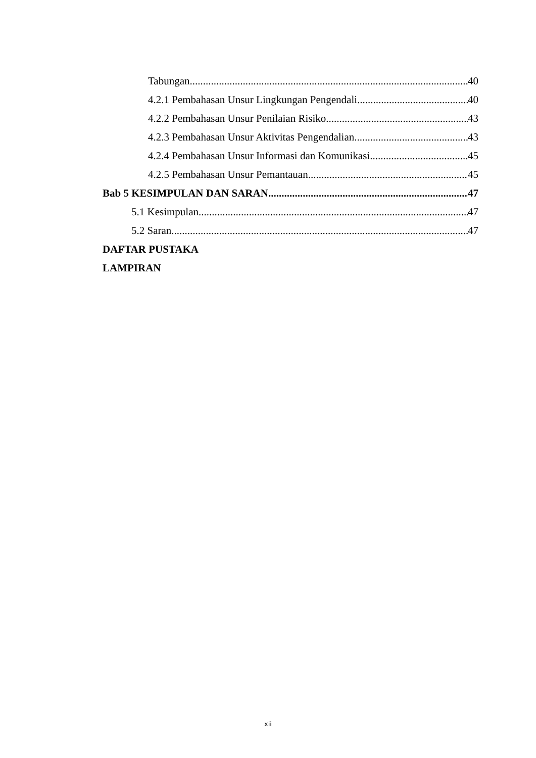Tabungan 40
4.2.1 Pembahasan Unsur Lingkungan Pengendali 40
4.2.2 Pembahasan Unsur Penilaian Risiko 43
4.2.3 Pembahasan Unsur Aktivitas Pengendalian 43
4.2.4 Pembahasan Unsur Informasi dan Komunikasi 45
4.2.5 Pembahasan Unsur Pemantauan 45
Bab 5 KESIMPULAN DAN SARAN 47
5.1 Kesimpulan 47
5.2 Saran 47
DAFTAR PUSTAKA
LAMPIRAN
xii